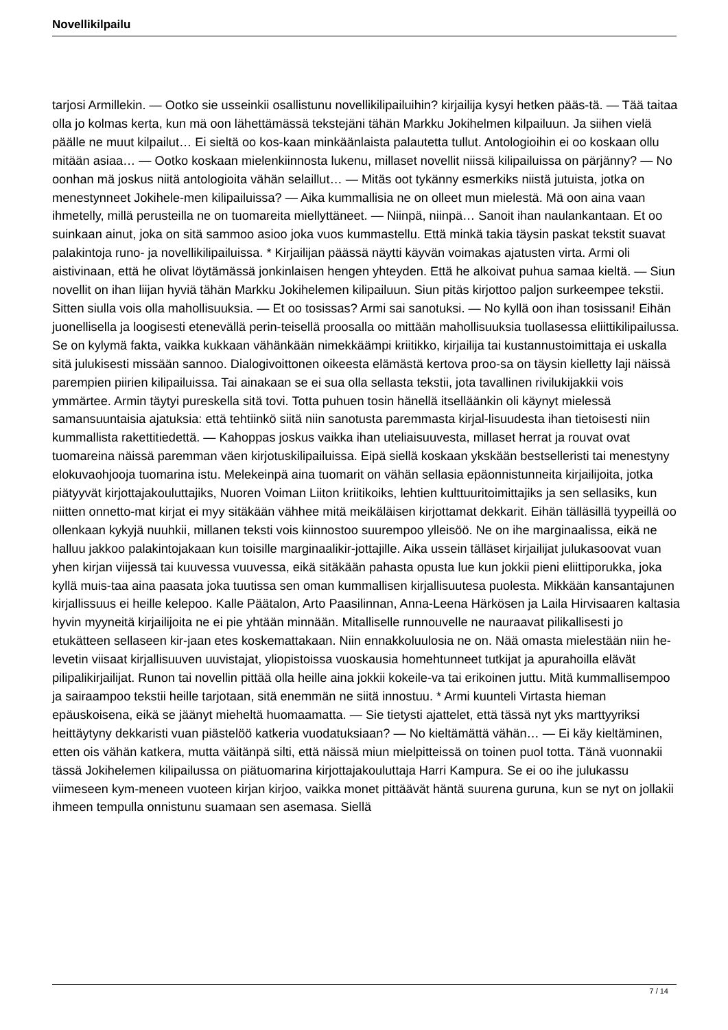Novellikilpailu
tarjosi Armillekin. — Ootko sie usseinkii osallistunu novellikilipailuihin? kirjailija kysyi hetken pääs-tä. — Tää taitaa olla jo kolmas kerta, kun mä oon lähettämässä tekstejäni tähän Markku Jokihelmen kilpailuun. Ja siihen vielä päälle ne muut kilpailut… Ei sieltä oo kos-kaan minkäänlaista palautetta tullut. Antologioihin ei oo koskaan ollu mitään asiaa… — Ootko koskaan mielenkiinnosta lukenu, millaset novellit niissä kilipailuissa on pärjänny? — No oonhan mä joskus niitä antologioita vähän selaillut… — Mitäs oot tykänny esmerkiks niistä jutuista, jotka on menestynneet Jokihele-men kilipailuissa? — Aika kummallisia ne on olleet mun mielestä. Mä oon aina vaan ihmetelly, millä perusteilla ne on tuomareita miellyttäneet. — Niinpä, niinpä… Sanoit ihan naulankantaan. Et oo suinkaan ainut, joka on sitä sammoo asioo joka vuos kummastellu. Että minkä takia täysin paskat tekstit suavat palakintoja runo- ja novellikilipailuissa. * Kirjailijan päässä näytti käyvän voimakas ajatusten virta. Armi oli aistivinaan, että he olivat löytämässä jonkinlaisen hengen yhteyden. Että he alkoivat puhua samaa kieltä. — Siun novellit on ihan liijan hyviä tähän Markku Jokihelemen kilipailuun. Siun pitäs kirjottoo paljon surkeempee tekstii. Sitten siulla vois olla mahollisuuksia. — Et oo tosissas? Armi sai sanotuksi. — No kyllä oon ihan tosissani! Eihän juonellisella ja loogisesti etenevällä perin-teisellä proosalla oo mittään mahollisuuksia tuollasessa eliittikilipailussa. Se on kylymä fakta, vaikka kukkaan vähänkään nimekkäämpi kriitikko, kirjailija tai kustannustoimittaja ei uskalla sitä julukisesti missään sannoo. Dialogivoittonen oikeesta elämästä kertova proo-sa on täysin kielletty laji näissä parempien piirien kilipailuissa. Tai ainakaan se ei sua olla sellasta tekstii, jota tavallinen rivilukijakkii vois ymmärtee. Armin täytyi pureskella sitä tovi. Totta puhuen tosin hänellä itselläänkin oli käynyt mielessä samansuuntaisia ajatuksia: että tehtiinkö siitä niin sanotusta paremmasta kirjal-lisuudesta ihan tietoisesti niin kummallista rakettitiedettä. — Kahoppas joskus vaikka ihan uteliaisuuvesta, millaset herrat ja rouvat ovat tuomareina näissä paremman väen kirjotuskilipailuissa. Eipä siellä koskaan ykskään bestselleristi tai menestyny elokuvaohjooja tuomarina istu. Melekeinpä aina tuomarit on vähän sellasia epäonnistunneita kirjailijoita, jotka piätyyvät kirjottajakouluttajiks, Nuoren Voiman Liiton kriitikoiks, lehtien kulttuuritoimittajiks ja sen sellasiks, kun niitten onnetto-mat kirjat ei myy sitäkään vähhee mitä meikäläisen kirjottamat dekkarit. Eihän tälläsillä tyypeillä oo ollenkaan kykyjä nuuhkii, millanen teksti vois kiinnostoo suurempoo ylleisöö. Ne on ihe marginaalissa, eikä ne halluu jakkoo palakintojakaan kun toisille marginaalikir-jottajille. Aika ussein tälläset kirjailijat julukasoovat vuan yhen kirjan viijessä tai kuuvessa vuuvessa, eikä sitäkään pahasta opusta lue kun jokkii pieni eliittiporukka, joka kyllä muis-taa aina paasata joka tuutissa sen oman kummallisen kirjallisuutesa puolesta. Mikkään kansantajunen kirjallissuus ei heille kelepoo. Kalle Päätalon, Arto Paasilinnan, Anna-Leena Härkösen ja Laila Hirvisaaren kaltasia hyvin myyneitä kirjailijoita ne ei pie yhtään minnään. Mitalliselle runnouvelle ne nauraavat pilikallisesti jo etukätteen sellaseen kir-jaan etes koskemattakaan. Niin ennakkoluulosia ne on. Nää omasta mielestään niin he-levetin viisaat kirjallisuuven uuvistajat, yliopistoissa vuoskausia homehtunneet tutkijat ja apurahoilla elävät pilipalikirjailijat. Runon tai novellin pittää olla heille aina jokkii kokeile-va tai erikoinen juttu. Mitä kummallisempoo ja sairaampoo tekstii heille tarjotaan, sitä enemmän ne siitä innostuu. * Armi kuunteli Virtasta hieman epäuskoisena, eikä se jäänyt mieheltä huomaamatta. — Sie tietysti ajattelet, että tässä nyt yks marttyyriksi heittäytyny dekkaristi vuan piästelöö katkeria vuodatuksiaan? — No kieltämättä vähän… — Ei käy kieltäminen, etten ois vähän katkera, mutta väitänpä silti, että näissä miun mielpitteissä on toinen puol totta. Tänä vuonnakii tässä Jokihelemen kilipailussa on piätuomarina kirjottajakouluttaja Harri Kampura. Se ei oo ihe julukassu viimeseen kym-meneen vuoteen kirjan kirjoo, vaikka monet pittäävät häntä suurena guruna, kun se nyt on jollakii ihmeen tempulla onnistunu suamaan sen asemasa. Siellä
7 / 14